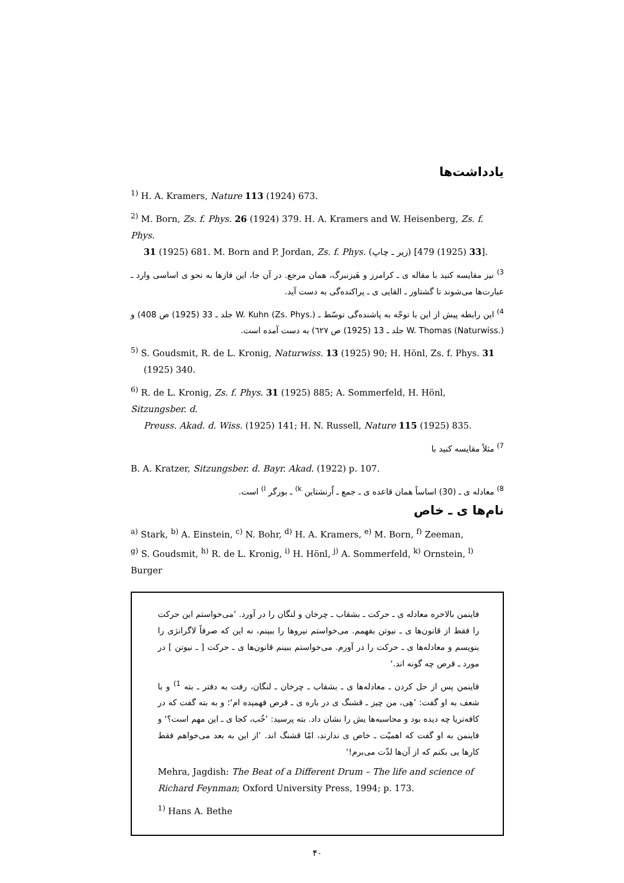یادداشت‌ها
<sup>1)</sup> H. A. Kramers, Nature 113 (1924) 673.
<sup>2)</sup> M. Born, Zs. f. Phys. 26 (1924) 379. H. A. Kramers and W. Heisenberg, Zs. f. Phys.
31 (1925) 681. M. Born and P. Jordan, Zs. f. Phys. (زیر ـ چاپ) [33 (1925) 479].
<sup>3)</sup> نیز مقایسه کنید با مقاله ی ـ کرامرز و هَیزنبرگ، همان مرجع. در آن جا، این فازها به نحو ی اساسی وارد ـ عبارت‌ها می‌شوند تا گشتاور ـ القایی ی ـ پراکنده‌گی به دست آید.
<sup>4)</sup> این رابطه پیش از این با توجّه به پاشنده‌گی توسّط ـ W. Kuhn (Zs. Phys.) جلد ـ 33 (1925) ص 408) و W. Thomas (Naturwiss.) جلد ـ 13 (1925) ص ٦٢٧) به دست آمده است.
<sup>5)</sup> S. Goudsmit, R. de L. Kronig, Naturwiss. 13 (1925) 90; H. Hönl, Zs. f. Phys. 31
(1925) 340.
<sup>6)</sup> R. de L. Kronig, Zs. f. Phys. 31 (1925) 885; A. Sommerfeld, H. Hönl, Sitzungsber. d.
Preuss. Akad. d. Wiss. (1925) 141; H. N. Russell, Nature 115 (1925) 835.
<sup>7)</sup> مثلاً مقایسه کنید با
B. A. Kratzer, Sitzungsber. d. Bayr. Akad. (1922) p. 107.
<sup>8)</sup> معادله ی ـ (30) اساساً همان قاعده ی ـ جمع ـ اُرنشتاین <sup>k)</sup> ـ بورگر <sup>l)</sup> است.
نام‌ها ی ـ خاص
<sup>a)</sup> Stark, <sup>b)</sup> A. Einstein, <sup>c)</sup> N. Bohr, <sup>d)</sup> H. A. Kramers, <sup>e)</sup> M. Born, <sup>f)</sup> Zeeman,
<sup>g)</sup> S. Goudsmit, <sup>h)</sup> R. de L. Kronig, <sup>i)</sup> H. Hönl, <sup>j)</sup> A. Sommerfeld, <sup>k)</sup> Ornstein, <sup>l)</sup> Burger
فاینمن بالاخره معادله ی ـ حرکت ـ بشقاب ـ چرخان و لنگان را در آورد. ’می‌خواستم این حرکت را فقط از قانون‌ها ی ـ نیوتن بفهمم. می‌خواستم نیروها را ببینم، نه این که صرفاً لاگرانژی را بنویسم و معادله‌ها ی ـ حرکت را در آورم. می‌خواستم ببینم قانون‌ها ی ـ حرکت [ ـ نیوتن ] در مورد ـ قرص چه گونه اند.‘
فاینمن پس از حل کردن ـ معادله‌ها ی ـ بشقاب ـ چرخان ـ لنگان، رفت به دفتر ـ بته <sup>1)</sup> و با شعف به او گفت: ’هِی، من چیز ـ قشنگ ی در باره ی ـ قرص فهمیده ام‘؛ و به بته گفت که در کافه‌تریا چه دیده بود و محاسبه‌ها یش را نشان داد. بته پرسید: ’خُب، کجا ی ـ این مهم است؟‘ و فاینمن به او گفت که اهمیّت ـ خاص ی ندارند، امّا قشنگ اند. ’از این به بعد می‌خواهم فقط کارها یی بکنم که از آن‌ها لذّت می‌برم!‘
Mehra, Jagdish: The Beat of a Different Drum – The life and science of Richard Feynman; Oxford University Press, 1994; p. 173.
<sup>1)</sup> Hans A. Bethe
۴۰